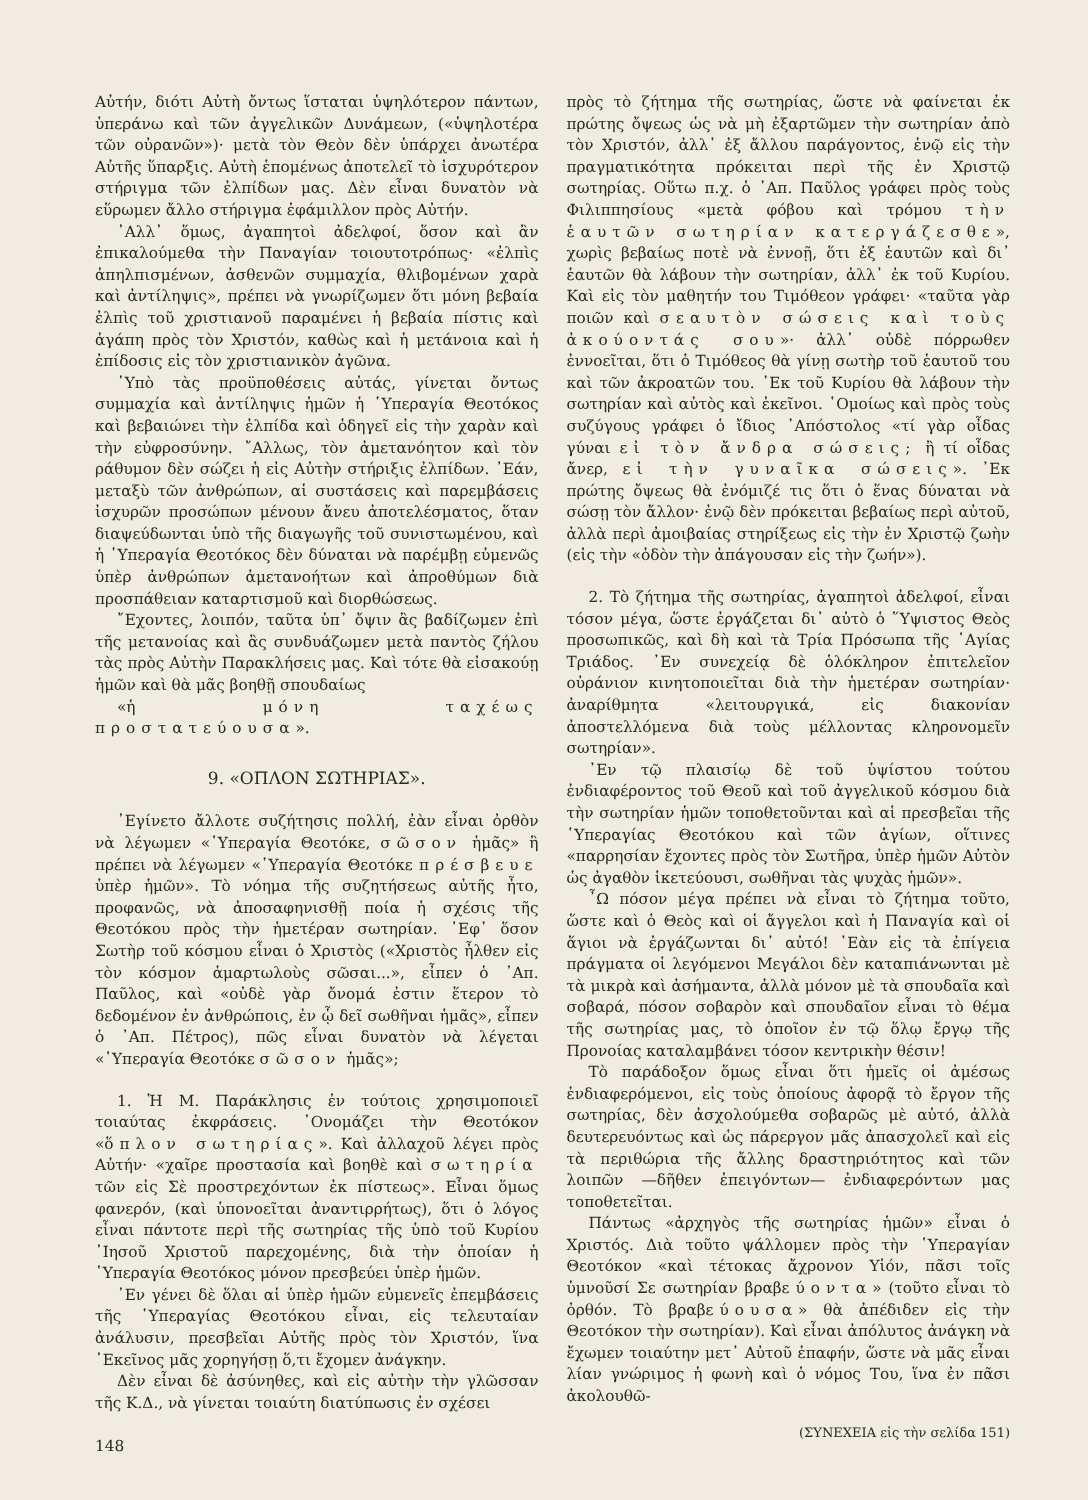Αὐτήν, διότι Αὐτὴ ὄντως ἵσταται ὑψηλότερον πάντων, ὑπεράνω καὶ τῶν ἀγγελικῶν Δυνάμεων, («ὑψηλοτέρα τῶν οὐρανῶν»)· μετὰ τὸν Θεὸν δὲν ὑπάρχει ἀνωτέρα Αὐτῆς ὕπαρξις. Αὐτὴ ἑπομένως ἀποτελεῖ τὸ ἰσχυρότερον στήριγμα τῶν ἐλπίδων μας. Δὲν εἶναι δυνατὸν νὰ εὕρωμεν ἄλλο στήριγμα ἐφάμιλλον πρὸς Αὐτήν.
᾿Αλλ᾿ ὅμως, ἀγαπητοὶ ἀδελφοί, ὅσον καὶ ἂν ἐπικαλούμεθα τὴν Παναγίαν τοιουτοτρόπως· «ἐλπὶς ἀπηλπισμένων, ἀσθενῶν συμμαχία, θλιβομένων χαρὰ καὶ ἀντίληψις», πρέπει νὰ γνωρίζωμεν ὅτι μόνη βεβαία ἐλπὶς τοῦ χριστιανοῦ παραμένει ἡ βεβαία πίστις καὶ ἀγάπη πρὸς τὸν Χριστόν, καθὼς καὶ ἡ μετάνοια καὶ ἡ ἐπίδοσις εἰς τὸν χριστιανικὸν ἀγῶνα.
῾Υπὸ τὰς προϋποθέσεις αὐτάς, γίνεται ὄντως συμμαχία καὶ ἀντίληψις ἡμῶν ἡ ῾Υπεραγία Θεοτόκος καὶ βεβαιώνει τὴν ἐλπίδα καὶ ὁδηγεῖ εἰς τὴν χαρὰν καὶ τὴν εὐφροσύνην. ῎Αλλως, τὸν ἀμετανόητον καὶ τὸν ράθυμον δὲν σώζει ἡ εἰς Αὐτὴν στήριξις ἐλπίδων. ᾿Εάν, μεταξὺ τῶν ἀνθρώπων, αἱ συστάσεις καὶ παρεμβάσεις ἰσχυρῶν προσώπων μένουν ἄνευ ἀποτελέσματος, ὅταν διαψεύδωνται ὑπὸ τῆς διαγωγῆς τοῦ συνιστωμένου, καὶ ἡ ῾Υπεραγία Θεοτόκος δὲν δύναται νὰ παρέμβῃ εὐμενῶς ὑπὲρ ἀνθρώπων ἀμετανοήτων καὶ ἀπροθύμων διὰ προσπάθειαν καταρτισμοῦ καὶ διορθώσεως.
῎Εχοντες, λοιπόν, ταῦτα ὑπ᾿ ὄψιν ἂς βαδίζωμεν ἐπὶ τῆς μετανοίας καὶ ἂς συνδυάζωμεν μετὰ παντὸς ζήλου τὰς πρὸς Αὐτὴν Παρακλήσεις μας. Καὶ τότε θὰ εἰσακούῃ ἡμῶν καὶ θὰ μᾶς βοηθῇ σπουδαίως
«ἡ μόνη ταχέως προστατεύουσα».
9. «ΟΠΛΟΝ ΣΩΤΗΡΙΑΣ».
᾿Εγίνετο ἄλλοτε συζήτησις πολλή, ἐὰν εἶναι ὀρθὸν νὰ λέγωμεν «῾Υπεραγία Θεοτόκε, σῶσον ἡμᾶς» ἢ πρέπει νὰ λέγωμεν «῾Υπεραγία Θεοτόκε πρέσβευε ὑπὲρ ἡμῶν». Τὸ νόημα τῆς συζητήσεως αὐτῆς ἦτο, προφανῶς, νὰ ἀποσαφηνισθῇ ποία ἡ σχέσις τῆς Θεοτόκου πρὸς τὴν ἡμετέραν σωτηρίαν. ᾿Εφ᾿ ὅσον Σωτὴρ τοῦ κόσμου εἶναι ὁ Χριστὸς («Χριστὸς ἦλθεν εἰς τὸν κόσμον ἁμαρτωλοὺς σῶσαι...», εἶπεν ὁ ᾿Απ. Παῦλος, καὶ «οὐδὲ γὰρ ὄνομά ἐστιν ἕτερον τὸ δεδομένον ἐν ἀνθρώποις, ἐν ᾧ δεῖ σωθῆναι ἡμᾶς», εἶπεν ὁ ᾿Απ. Πέτρος), πῶς εἶναι δυνατὸν νὰ λέγεται «῾Υπεραγία Θεοτόκε σῶσον ἡμᾶς»;
1. Ἡ Μ. Παράκλησις ἐν τούτοις χρησιμοποιεῖ τοιαύτας ἐκφράσεις. ᾿Ονομάζει τὴν Θεοτόκον «ὅπλον σωτηρίας». Καὶ ἀλλαχοῦ λέγει πρὸς Αὐτήν· «χαῖρε προστασία καὶ βοηθὲ καὶ σωτηρία τῶν εἰς Σὲ προστρεχόντων ἐκ πίστεως». Εἶναι ὅμως φανερόν, (καὶ ὑπονοεῖται ἀναντιρρήτως), ὅτι ὁ λόγος εἶναι πάντοτε περὶ τῆς σωτηρίας τῆς ὑπὸ τοῦ Κυρίου ᾿Ιησοῦ Χριστοῦ παρεχομένης, διὰ τὴν ὁποίαν ἡ ῾Υπεραγία Θεοτόκος μόνον πρεσβεύει ὑπὲρ ἡμῶν.
᾿Εν γένει δὲ ὅλαι αἱ ὑπὲρ ἡμῶν εὐμενεῖς ἐπεμβάσεις τῆς ῾Υπεραγίας Θεοτόκου εἶναι, εἰς τελευταίαν ἀνάλυσιν, πρεσβεῖαι Αὐτῆς πρὸς τὸν Χριστόν, ἵνα ᾿Εκεῖνος μᾶς χορηγήσῃ ὅ,τι ἔχομεν ἀνάγκην.
Δὲν εἶναι δὲ ἀσύνηθες, καὶ εἰς αὐτὴν τὴν γλῶσσαν τῆς Κ.Δ., νὰ γίνεται τοιαύτη διατύπωσις ἐν σχέσει
148
πρὸς τὸ ζήτημα τῆς σωτηρίας, ὥστε νὰ φαίνεται ἐκ πρώτης ὄψεως ὡς νὰ μὴ ἐξαρτῶμεν τὴν σωτηρίαν ἀπὸ τὸν Χριστόν, ἀλλ᾿ ἐξ ἄλλου παράγοντος, ἐνῷ εἰς τὴν πραγματικότητα πρόκειται περὶ τῆς ἐν Χριστῷ σωτηρίας. Οὕτω π.χ. ὁ ᾿Απ. Παῦλος γράφει πρὸς τοὺς Φιλιππησίους «μετὰ φόβου καὶ τρόμου τὴν ἑαυτῶν σωτηρίαν κατεργάζεσθε», χωρὶς βεβαίως ποτὲ νὰ ἐννοῇ, ὅτι ἐξ ἑαυτῶν καὶ δι᾿ ἑαυτῶν θὰ λάβουν τὴν σωτηρίαν, ἀλλ᾿ ἐκ τοῦ Κυρίου. Καὶ εἰς τὸν μαθητήν του Τιμόθεον γράφει· «ταῦτα γὰρ ποιῶν καὶ σεαυτὸν σώσεις καὶ τοὺς ἀκούοντάς σου»· ἀλλ᾿ οὐδὲ πόρρωθεν ἐννοεῖται, ὅτι ὁ Τιμόθεος θὰ γίνῃ σωτὴρ τοῦ ἑαυτοῦ του καὶ τῶν ἀκροατῶν του. ᾿Εκ τοῦ Κυρίου θὰ λάβουν τὴν σωτηρίαν καὶ αὐτὸς καὶ ἐκεῖνοι. ῾Ομοίως καὶ πρὸς τοὺς συζύγους γράφει ὁ ἴδιος ᾿Απόστολος «τί γὰρ οἶδας γύναι εἰ τὸν ἄνδρα σώσεις; ἢ τί οἶδας ἄνερ, εἰ τὴν γυναῖκα σώσεις». ᾿Εκ πρώτης ὄψεως θὰ ἐνόμιζέ τις ὅτι ὁ ἕνας δύναται νὰ σώσῃ τὸν ἄλλον· ἐνῷ δὲν πρόκειται βεβαίως περὶ αὐτοῦ, ἀλλὰ περὶ ἀμοιβαίας στηρίξεως εἰς τὴν ἐν Χριστῷ ζωὴν (εἰς τὴν «ὁδὸν τὴν ἀπάγουσαν εἰς τὴν ζωήν»).
2. Τὸ ζήτημα τῆς σωτηρίας, ἀγαπητοὶ ἀδελφοί, εἶναι τόσον μέγα, ὥστε ἐργάζεται δι᾿ αὐτὸ ὁ ῞Υψιστος Θεὸς προσωπικῶς, καὶ δὴ καὶ τὰ Τρία Πρόσωπα τῆς ῾Αγίας Τριάδος. ᾿Εν συνεχείᾳ δὲ ὁλόκληρον ἐπιτελεῖον οὐράνιον κινητοποιεῖται διὰ τὴν ἡμετέραν σωτηρίαν· ἀναρίθμητα «λειτουργικά, εἰς διακονίαν ἀποστελλόμενα διὰ τοὺς μέλλοντας κληρονομεῖν σωτηρίαν».
᾿Εν τῷ πλαισίῳ δὲ τοῦ ὑψίστου τούτου ἐνδιαφέροντος τοῦ Θεοῦ καὶ τοῦ ἀγγελικοῦ κόσμου διὰ τὴν σωτηρίαν ἡμῶν τοποθετοῦνται καὶ αἱ πρεσβεῖαι τῆς ῾Υπεραγίας Θεοτόκου καὶ τῶν ἁγίων, οἵτινες «παρρησίαν ἔχοντες πρὸς τὸν Σωτῆρα, ὑπὲρ ἡμῶν Αὐτὸν ὡς ἀγαθὸν ἱκετεύουσι, σωθῆναι τὰς ψυχὰς ἡμῶν».
῏Ω πόσον μέγα πρέπει νὰ εἶναι τὸ ζήτημα τοῦτο, ὥστε καὶ ὁ Θεὸς καὶ οἱ ἄγγελοι καὶ ἡ Παναγία καὶ οἱ ἅγιοι νὰ ἐργάζωνται δι᾿ αὐτό! ᾿Εὰν εἰς τὰ ἐπίγεια πράγματα οἱ λεγόμενοι Μεγάλοι δὲν καταπιάνωνται μὲ τὰ μικρὰ καὶ ἀσήμαντα, ἀλλὰ μόνον μὲ τὰ σπουδαῖα καὶ σοβαρά, πόσον σοβαρὸν καὶ σπουδαῖον εἶναι τὸ θέμα τῆς σωτηρίας μας, τὸ ὁποῖον ἐν τῷ ὅλῳ ἔργῳ τῆς Προνοίας καταλαμβάνει τόσον κεντρικὴν θέσιν!
Τὸ παράδοξον ὅμως εἶναι ὅτι ἡμεῖς οἱ ἀμέσως ἐνδιαφερόμενοι, εἰς τοὺς ὁποίους ἀφορᾷ τὸ ἔργον τῆς σωτηρίας, δὲν ἀσχολούμεθα σοβαρῶς μὲ αὐτό, ἀλλὰ δευτερευόντως καὶ ὡς πάρεργον μᾶς ἀπασχολεῖ καὶ εἰς τὰ περιθώρια τῆς ἄλλης δραστηριότητος καὶ τῶν λοιπῶν —δῆθεν ἐπειγόντων— ἐνδιαφερόντων μας τοποθετεῖται.
Πάντως «ἀρχηγὸς τῆς σωτηρίας ἡμῶν» εἶναι ὁ Χριστός. Διὰ τοῦτο ψάλλομεν πρὸς τὴν ῾Υπεραγίαν Θεοτόκον «καὶ τέτοκας ἄχρονον Υἱόν, πᾶσι τοῖς ὑμνοῦσί Σε σωτηρίαν βραβεύοντα» (τοῦτο εἶναι τὸ ὀρθόν. Τὸ βραβεύουσα» θὰ ἀπέδιδεν εἰς τὴν Θεοτόκον τὴν σωτηρίαν). Καὶ εἶναι ἀπόλυτος ἀνάγκη νὰ ἔχωμεν τοιαύτην μετ᾿ Αὐτοῦ ἐπαφήν, ὥστε νὰ μᾶς εἶναι λίαν γνώριμος ἡ φωνὴ καὶ ὁ νόμος Του, ἵνα ἐν πᾶσι ἀκολουθῶ-
(ΣΥΝΕΧΕΙΑ εἰς τὴν σελίδα 151)